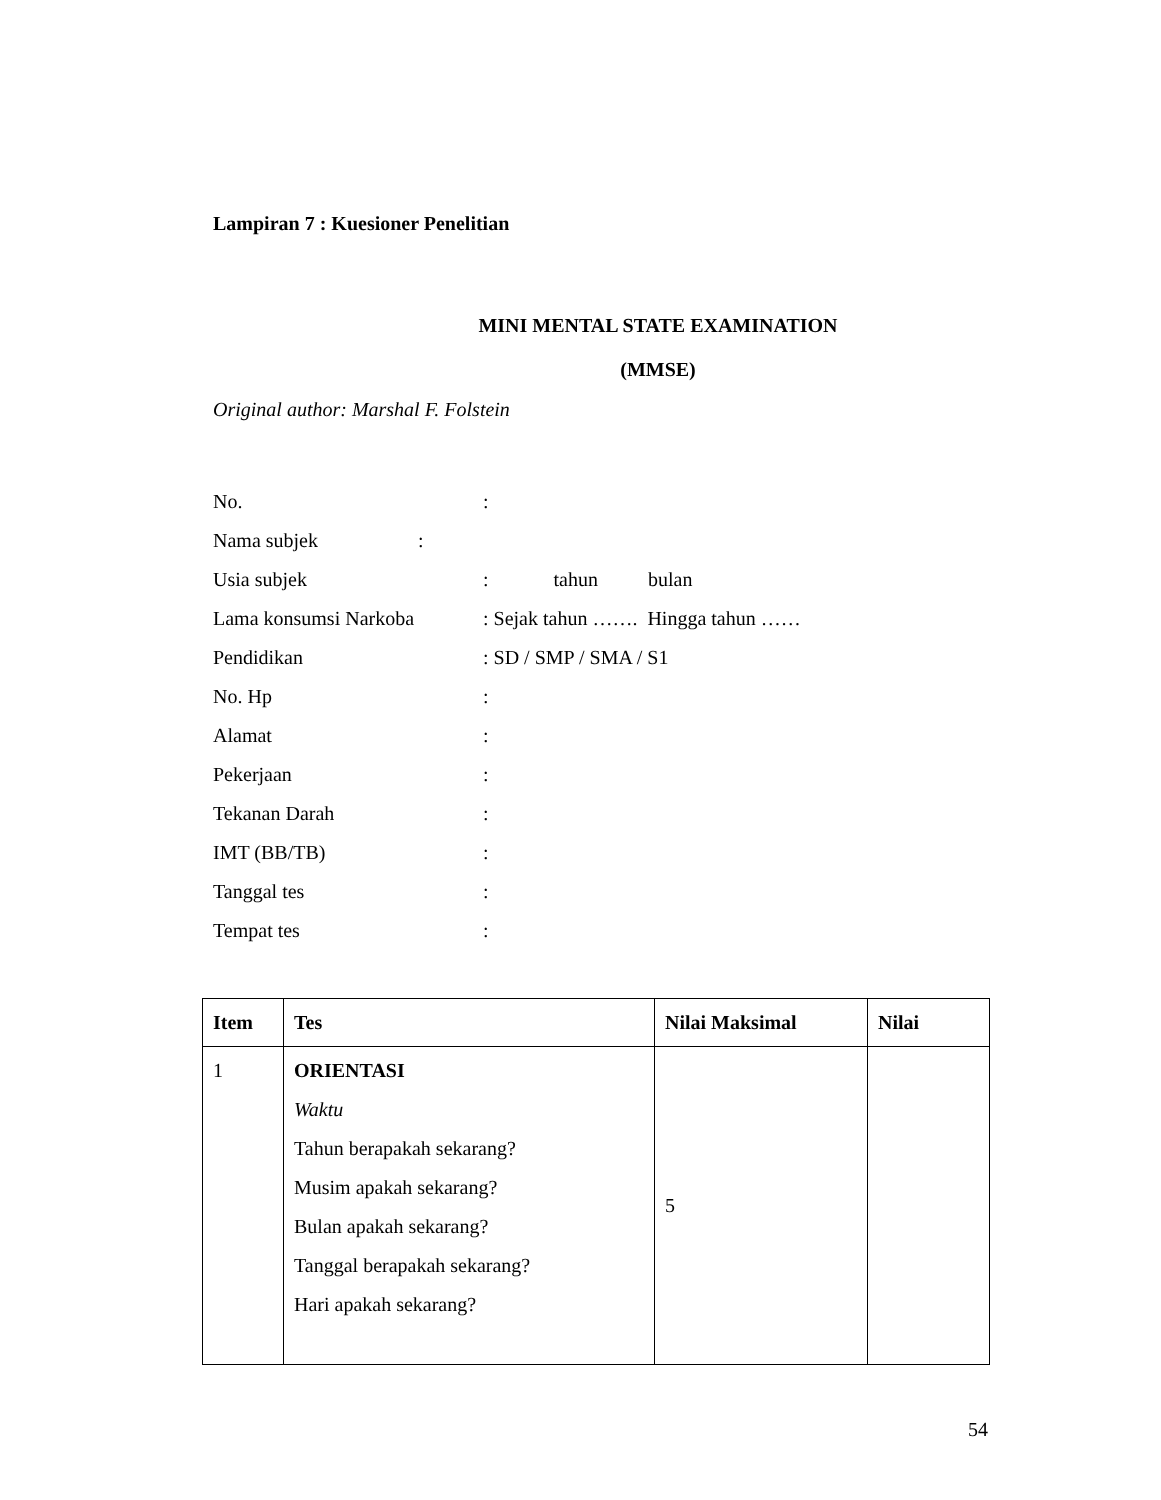Lampiran 7 : Kuesioner Penelitian
MINI MENTAL STATE EXAMINATION
(MMSE)
Original author: Marshal F. Folstein
No.:
Nama subjek:
Usia subjek: tahun bulan
Lama konsumsi Narkoba: Sejak tahun ……. Hingga tahun ……
Pendidikan: SD / SMP / SMA / S1
No. Hp:
Alamat:
Pekerjaan:
Tekanan Darah:
IMT (BB/TB):
Tanggal tes:
Tempat tes:
| Item | Tes | Nilai Maksimal | Nilai |
| --- | --- | --- | --- |
| 1 | ORIENTASI Waktu Tahun berapakah sekarang? Musim apakah sekarang? Bulan apakah sekarang? Tanggal berapakah sekarang? Hari apakah sekarang? | 5 | |
54